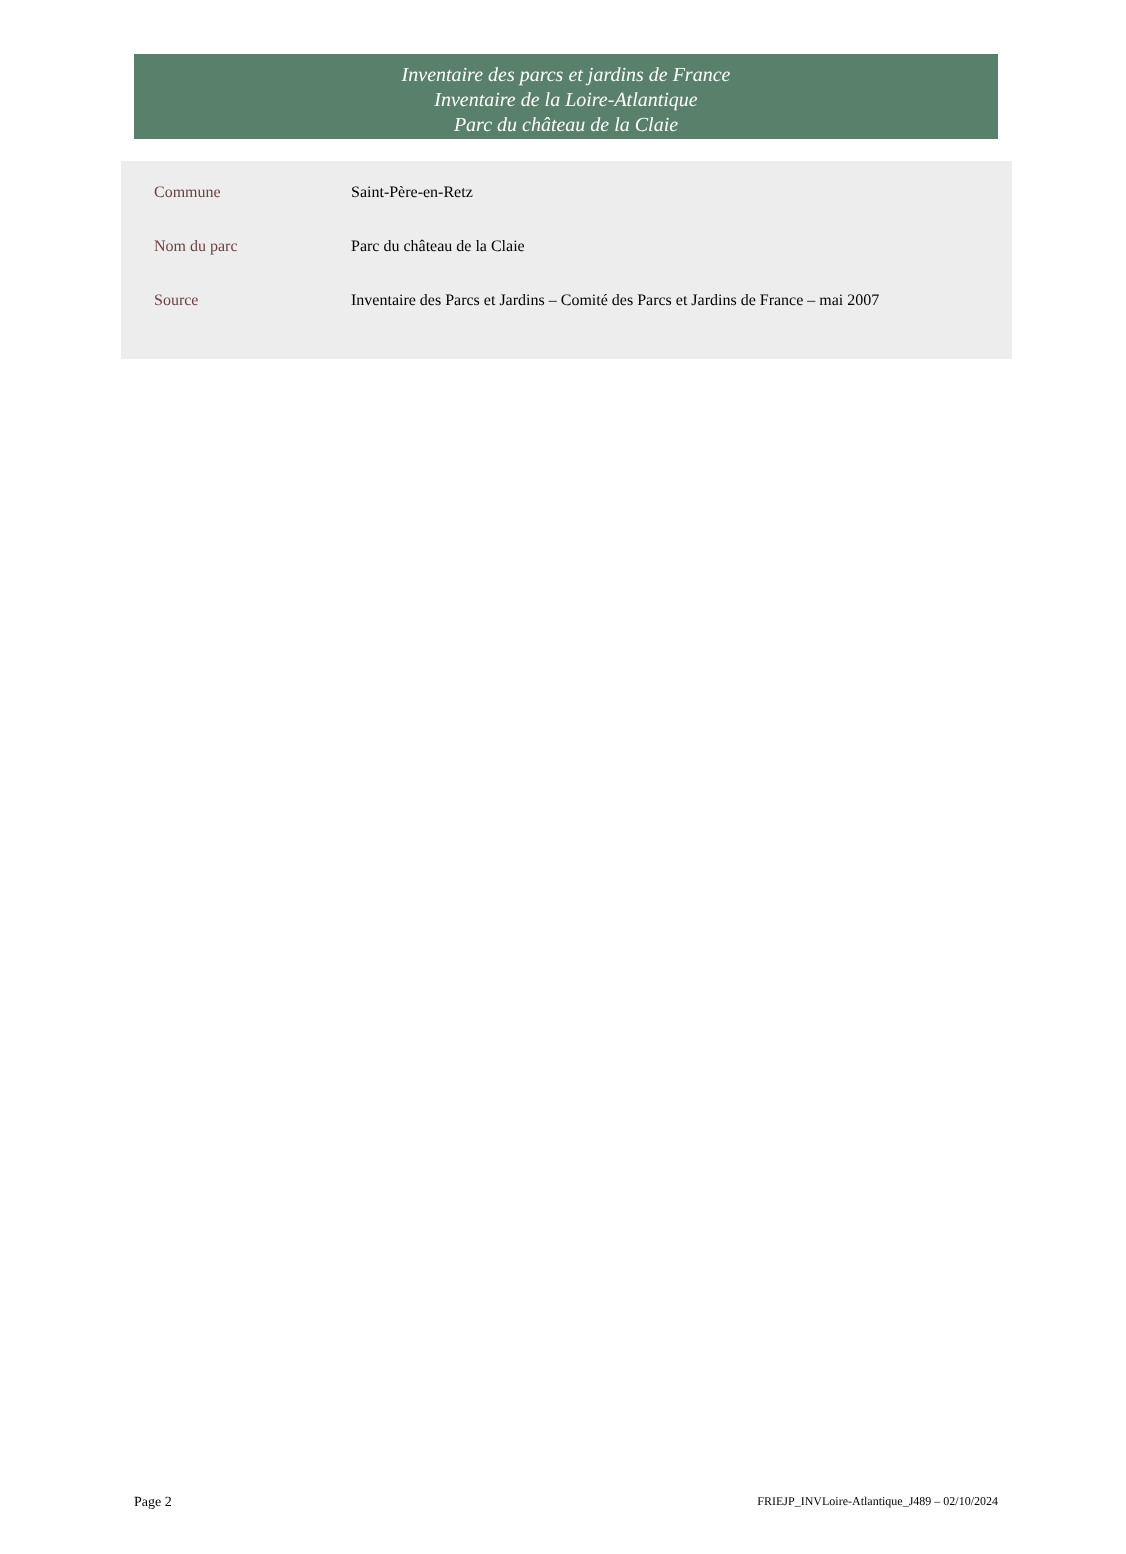Inventaire des parcs et jardins de France
Inventaire de la Loire-Atlantique
Parc du château de la Claie
| Commune | Saint-Père-en-Retz |
| Nom du parc | Parc du château de la Claie |
| Source | Inventaire des Parcs et Jardins – Comité des Parcs et Jardins de France – mai 2007 |
Page 2 FRIEJP_INVLoire-Atlantique_J489 – 02/10/2024